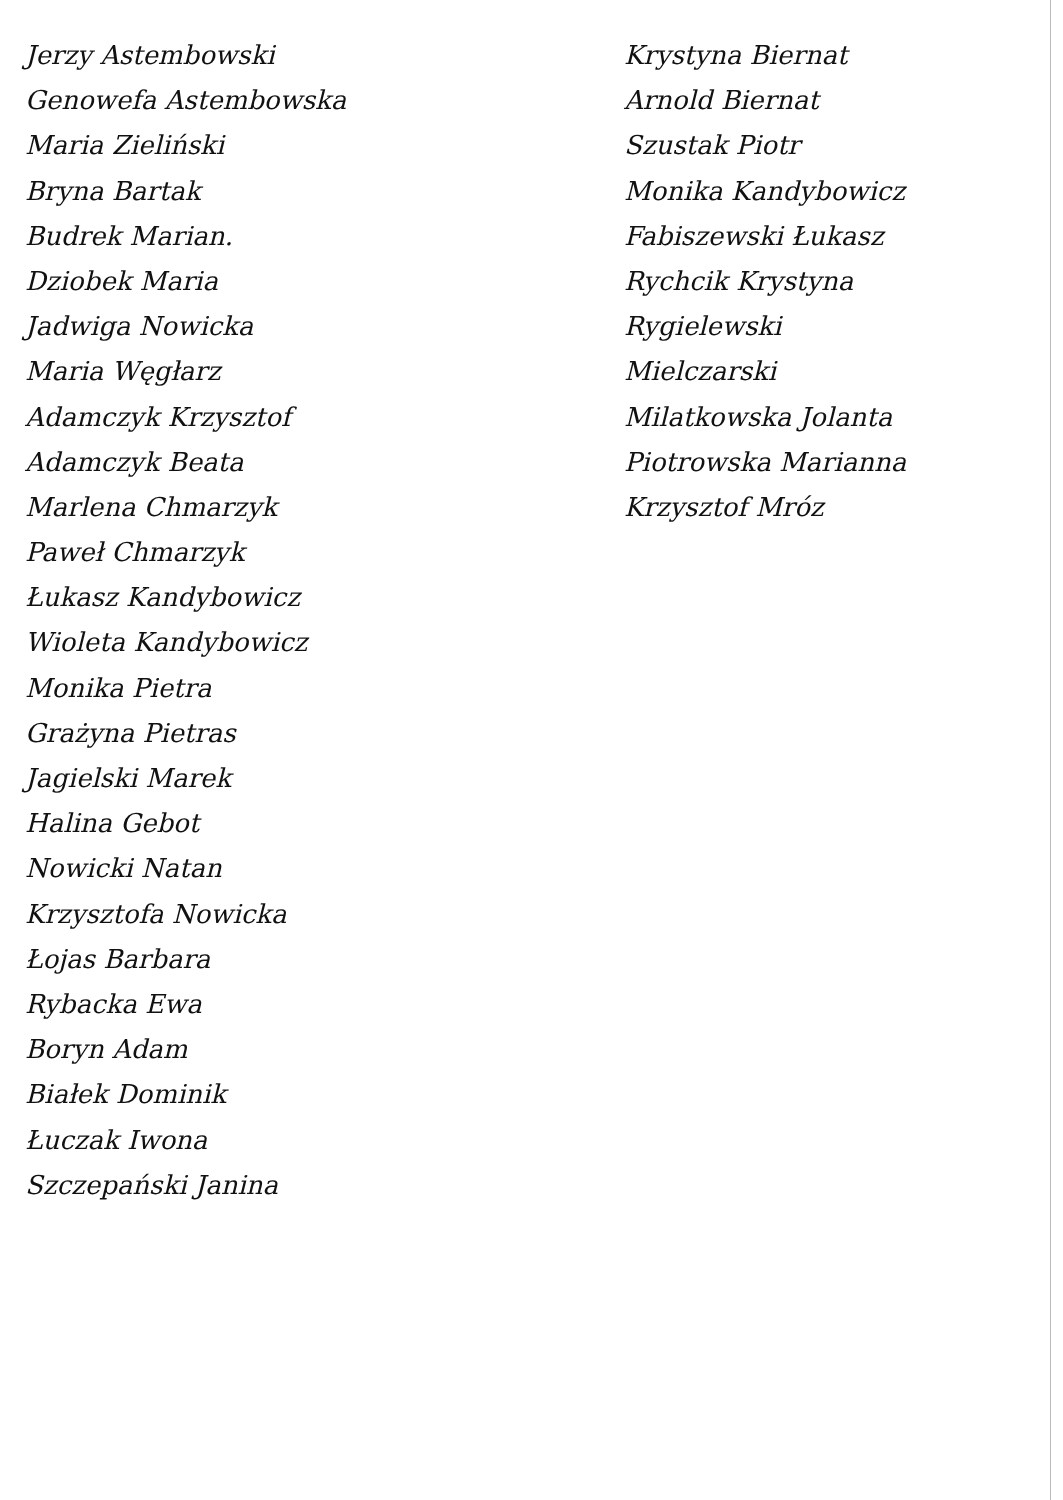Jerzy Astembowski
Genowefa Astembowska
Maria Zieliński
Bryna Bartak
Budrek Marian.
Dziobek Maria
Jadwiga Nowicka
Maria Węgłarz
Adamczyk Krzysztof
Adamczyk Beata
Marlena Chmarzyk
Paweł Chmarzyk
Łukasz Kandybowicz
Wioleta Kandybowicz
Monika Pietra
Grażyna Pietras
Jagielski Marek
Halina Gebot
Nowicki Natan
Krzysztofa Nowicka
Łojas Barbara
Rybacka Ewa
Boryn Adam
Białek Dominik
Łuczak Iwona
Szczepański Janina
Krystyna Biernat
Arnold Biernat
Szustak Piotr
Monika Kandybowicz
Fabiszewski Łukasz
Rychcik Krystyna
Rygielewski
Mielczarski
Milatkowska Jolanta
Piotrowska Marianna
Krzysztof Mróz